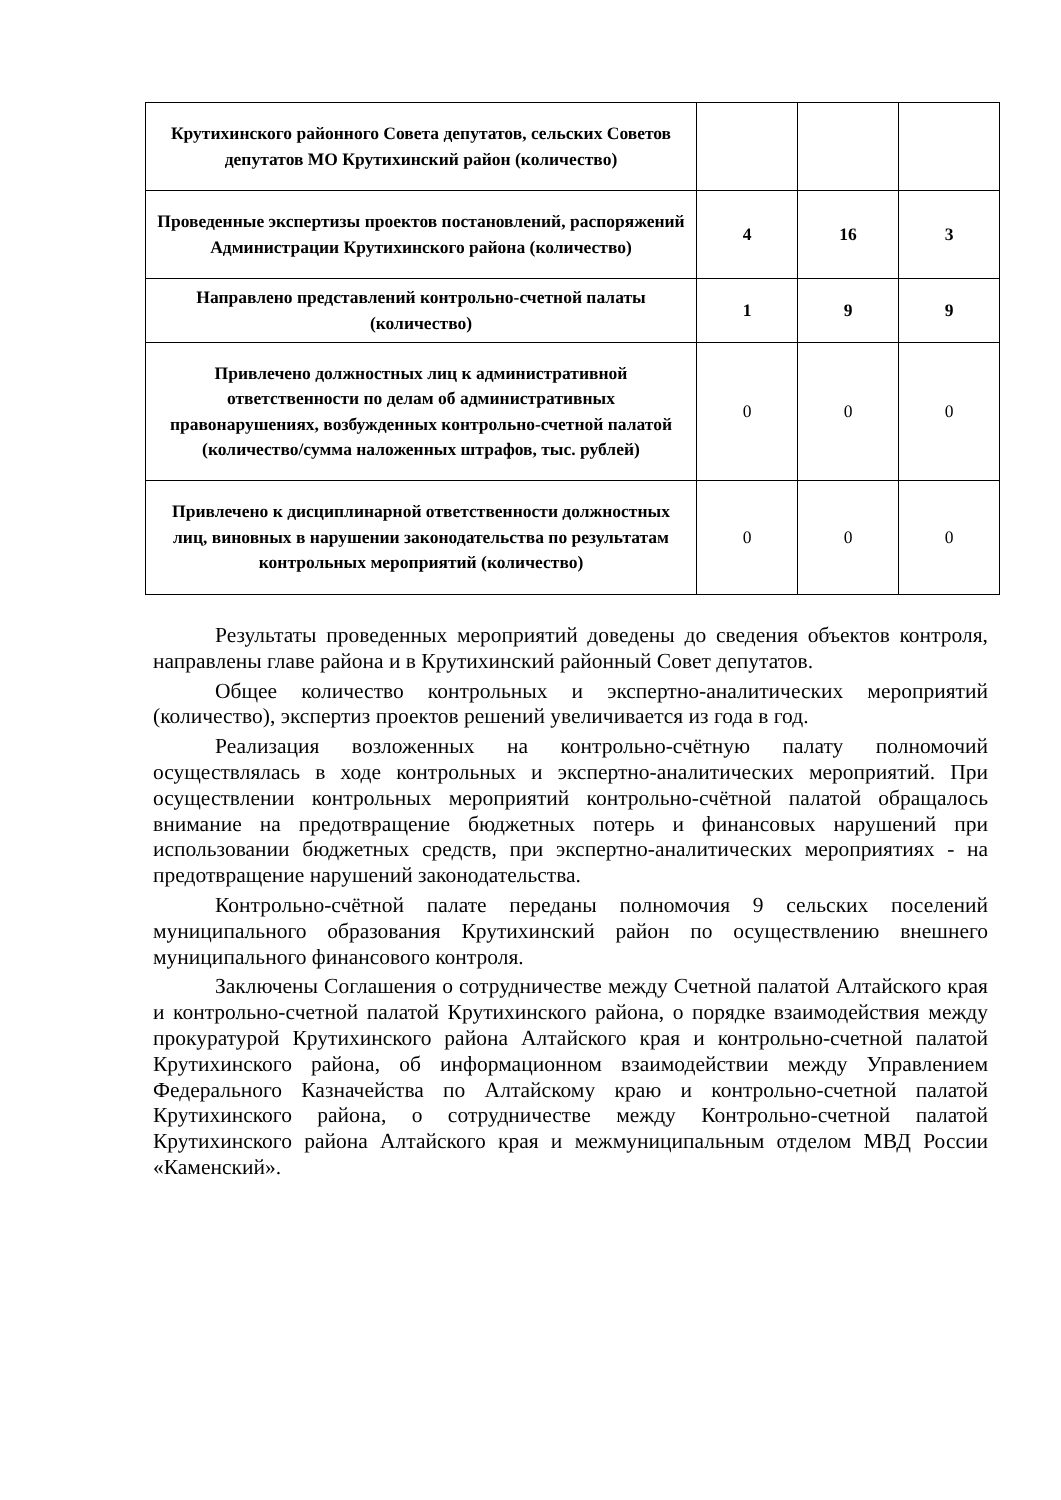| Крутихинского районного Совета депутатов, сельских Советов депутатов МО Крутихинский район (количество) | | | |
| Проведенные экспертизы проектов постановлений, распоряжений Администрации Крутихинского района (количество) | 4 | 16 | 3 |
| Направлено представлений контрольно-счетной палаты (количество) | 1 | 9 | 9 |
| Привлечено должностных лиц к административной ответственности по делам об административных правонарушениях, возбужденных контрольно-счетной палатой (количество/сумма наложенных штрафов, тыс. рублей) | 0 | 0 | 0 |
| Привлечено к дисциплинарной ответственности должностных лиц, виновных в нарушении законодательства по результатам контрольных мероприятий (количество) | 0 | 0 | 0 |
Результаты проведенных мероприятий доведены до сведения объектов контроля, направлены главе района и в Крутихинский районный Совет депутатов.
Общее количество контрольных и экспертно-аналитических мероприятий (количество), экспертиз проектов решений увеличивается из года в год.
Реализация возложенных на контрольно-счётную палату полномочий осуществлялась в ходе контрольных и экспертно-аналитических мероприятий. При осуществлении контрольных мероприятий контрольно-счётной палатой обращалось внимание на предотвращение бюджетных потерь и финансовых нарушений при использовании бюджетных средств, при экспертно-аналитических мероприятиях - на предотвращение нарушений законодательства.
Контрольно-счётной палате переданы полномочия 9 сельских поселений муниципального образования Крутихинский район по осуществлению внешнего муниципального финансового контроля.
Заключены Соглашения о сотрудничестве между Счетной палатой Алтайского края и контрольно-счетной палатой Крутихинского района, о порядке взаимодействия между прокуратурой Крутихинского района Алтайского края и контрольно-счетной палатой Крутихинского района, об информационном взаимодействии между Управлением Федерального Казначейства по Алтайскому краю и контрольно-счетной палатой Крутихинского района, о сотрудничестве между Контрольно-счетной палатой Крутихинского района Алтайского края и межмуниципальным отделом МВД России «Каменский».